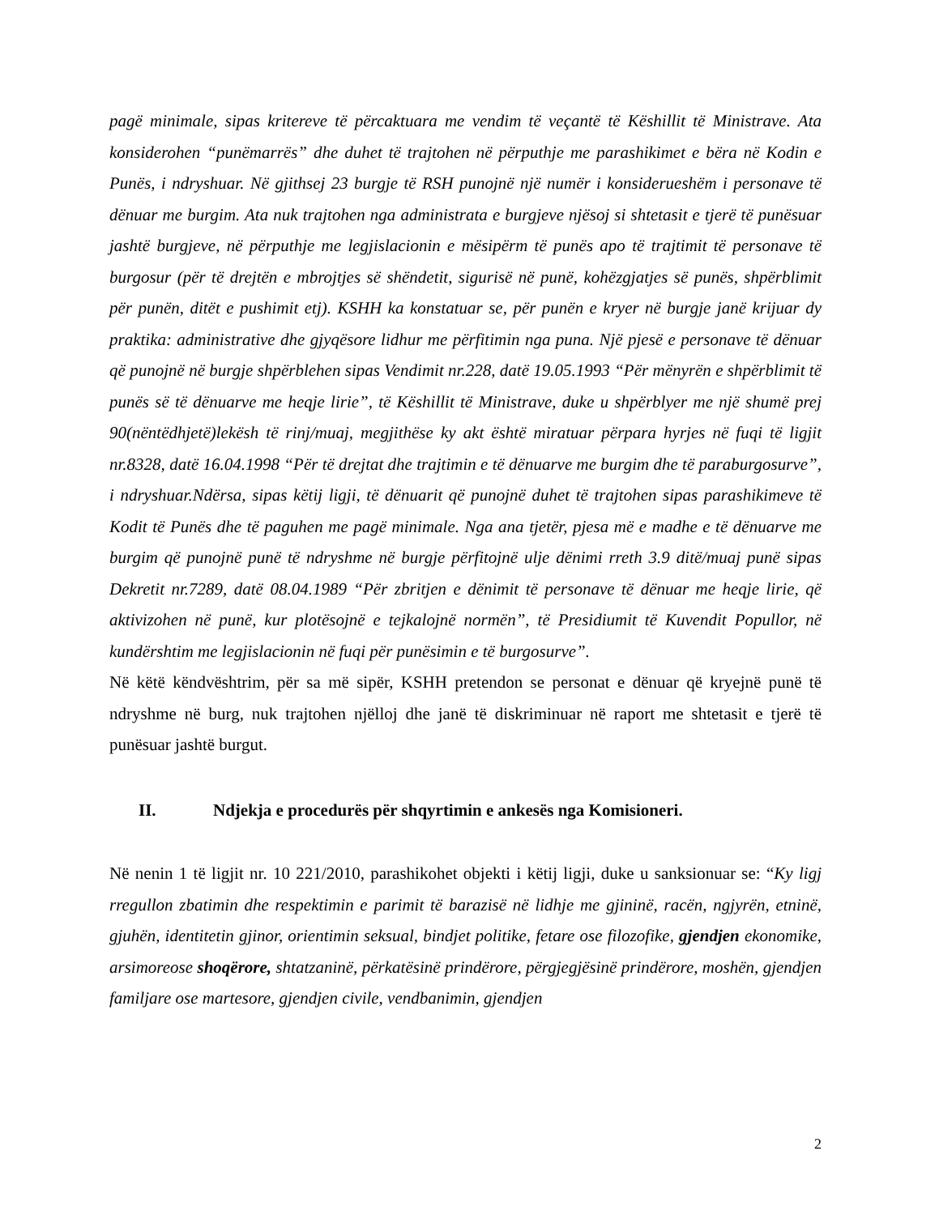pagë minimale, sipas kritereve të përcaktuara me vendim të veçantë të Këshillit të Ministrave. Ata konsiderohen “punëmarrës” dhe duhet të trajtohen në përputhje me parashikimet e bëra në Kodin e Punës, i ndryshuar. Në gjithsej 23 burgje të RSH punojnë një numër i konsiderueshëm i personave të dënuar me burgim. Ata nuk trajtohen nga administrata e burgjeve njësoj si shtetasit e tjerë të punësuar jashtë burgjeve, në përputhje me legjislacionin e mësipërm të punës apo të trajtimit të personave të burgosur (për të drejtën e mbrojtjes së shëndetit, sigurisë në punë, kohëzgjatjes së punës, shpërblimit për punën, ditët e pushimit etj). KSHH ka konstatuar se, për punën e kryer në burgje janë krijuar dy praktika: administrative dhe gjyqësore lidhur me përfitimin nga puna. Një pjesë e personave të dënuar që punojnë në burgje shpërblehen sipas Vendimit nr.228, datë 19.05.1993 “Për mënyrën e shpërblimit të punës së të dënuarve me heqje lirie”, të Këshillit të Ministrave, duke u shpërblyer me një shumë prej 90(nëntëdhjetë)lekësh të rinj/muaj, megjithëse ky akt është miratuar përpara hyrjes në fuqi të ligjit nr.8328, datë 16.04.1998 “Për të drejtat dhe trajtimin e të dënuarve me burgim dhe të paraburgosurve”, i ndryshuar.Ndërsa, sipas këtij ligji, të dënuarit që punojnë duhet të trajtohen sipas parashikimeve të Kodit të Punës dhe të paguhen me pagë minimale. Nga ana tjetër, pjesa më e madhe e të dënuarve me burgim që punojnë punë të ndryshme në burgje përfitojnë ulje dënimi rreth 3.9 ditë/muaj punë sipas Dekretit nr.7289, datë 08.04.1989 “Për zbritjen e dënimit të personave të dënuar me heqje lirie, që aktivizohen në punë, kur plotësojnë e tejkalojnë normën”, të Presidiumit të Kuvendit Popullor, në kundërshtim me legjislacionin në fuqi për punësimin e të burgosurve”.
Në këtë këndvështrim, për sa më sipër, KSHH pretendon se personat e dënuar që kryejnë punë të ndryshme në burg, nuk trajtohen njëlloj dhe janë të diskriminuar në raport me shtetasit e tjerë të punësuar jashtë burgut.
II. Ndjekja e procedurës për shqyrtimin e ankesës nga Komisioneri.
Në nenin 1 të ligjit nr. 10 221/2010, parashikohet objekti i këtij ligji, duke u sanksionuar se: “Ky ligj rregullon zbatimin dhe respektimin e parimit të barazisë në lidhje me gjininë, racën, ngjyrën, etninë, gjuhën, identitetin gjinor, orientimin seksual, bindjet politike, fetare ose filozofike, gjendjen ekonomike, arsimoreose shoqërore, shtatzaninë, përkatësinë prindërore, përgjegjësinë prindërore, moshën, gjendjen familjare ose martesore, gjendjen civile, vendbanimin, gjendjen
2